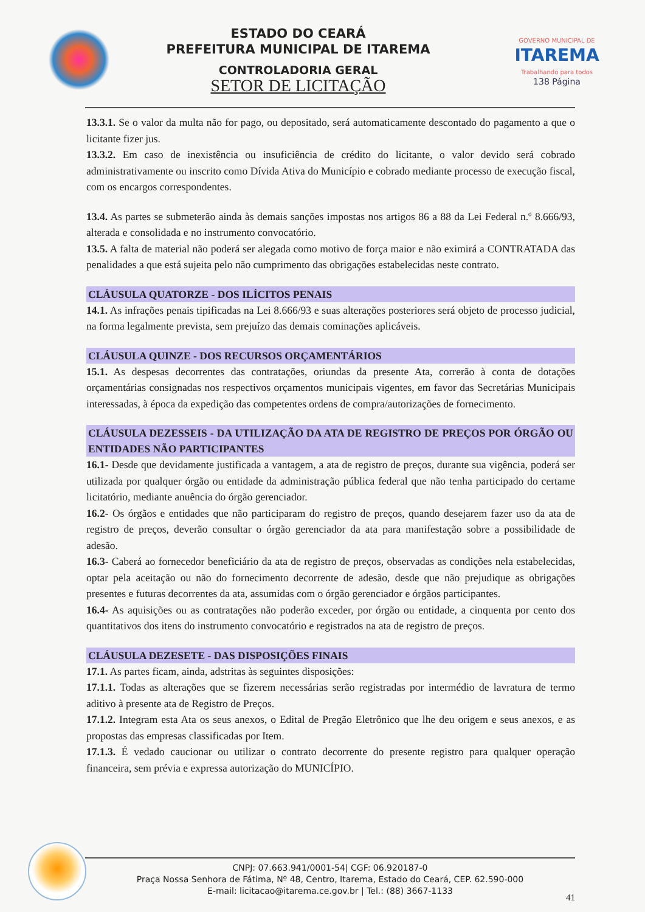ESTADO DO CEARÁ
PREFEITURA MUNICIPAL DE ITAREMA
CONTROLADORIA GERAL
SETOR DE LICITAÇÃO
GOVERNO MUNICIPAL DE
ITAREMA
Trabalhando para todos
138 Página
13.3.1. Se o valor da multa não for pago, ou depositado, será automaticamente descontado do pagamento a que o licitante fizer jus.
13.3.2. Em caso de inexistência ou insuficiência de crédito do licitante, o valor devido será cobrado administrativamente ou inscrito como Dívida Ativa do Município e cobrado mediante processo de execução fiscal, com os encargos correspondentes.
13.4. As partes se submeterão ainda às demais sanções impostas nos artigos 86 a 88 da Lei Federal n.º 8.666/93, alterada e consolidada e no instrumento convocatório.
13.5. A falta de material não poderá ser alegada como motivo de força maior e não eximirá a CONTRATADA das penalidades a que está sujeita pelo não cumprimento das obrigações estabelecidas neste contrato.
CLÁUSULA QUATORZE - DOS ILÍCITOS PENAIS
14.1. As infrações penais tipificadas na Lei 8.666/93 e suas alterações posteriores será objeto de processo judicial, na forma legalmente prevista, sem prejuízo das demais cominações aplicáveis.
CLÁUSULA QUINZE - DOS RECURSOS ORÇAMENTÁRIOS
15.1. As despesas decorrentes das contratações, oriundas da presente Ata, correrão à conta de dotações orçamentárias consignadas nos respectivos orçamentos municipais vigentes, em favor das Secretárias Municipais interessadas, à época da expedição das competentes ordens de compra/autorizações de fornecimento.
CLÁUSULA DEZESSEIS - DA UTILIZAÇÃO DA ATA DE REGISTRO DE PREÇOS POR ÓRGÃO OU ENTIDADES NÃO PARTICIPANTES
16.1- Desde que devidamente justificada a vantagem, a ata de registro de preços, durante sua vigência, poderá ser utilizada por qualquer órgão ou entidade da administração pública federal que não tenha participado do certame licitatório, mediante anuência do órgão gerenciador.
16.2- Os órgãos e entidades que não participaram do registro de preços, quando desejarem fazer uso da ata de registro de preços, deverão consultar o órgão gerenciador da ata para manifestação sobre a possibilidade de adesão.
16.3- Caberá ao fornecedor beneficiário da ata de registro de preços, observadas as condições nela estabelecidas, optar pela aceitação ou não do fornecimento decorrente de adesão, desde que não prejudique as obrigações presentes e futuras decorrentes da ata, assumidas com o órgão gerenciador e órgãos participantes.
16.4- As aquisições ou as contratações não poderão exceder, por órgão ou entidade, a cinquenta por cento dos quantitativos dos itens do instrumento convocatório e registrados na ata de registro de preços.
CLÁUSULA DEZESETE - DAS DISPOSIÇÕES FINAIS
17.1. As partes ficam, ainda, adstritas às seguintes disposições:
17.1.1. Todas as alterações que se fizerem necessárias serão registradas por intermédio de lavratura de termo aditivo à presente ata de Registro de Preços.
17.1.2. Integram esta Ata os seus anexos, o Edital de Pregão Eletrônico que lhe deu origem e seus anexos, e as propostas das empresas classificadas por Item.
17.1.3. É vedado caucionar ou utilizar o contrato decorrente do presente registro para qualquer operação financeira, sem prévia e expressa autorização do MUNICÍPIO.
CNPJ: 07.663.941/0001-54| CGF: 06.920187-0
Praça Nossa Senhora de Fátima, Nº 48, Centro, Itarema, Estado do Ceará, CEP. 62.590-000
E-mail: licitacao@itarema.ce.gov.br | Tel.: (88) 3667-1133
41